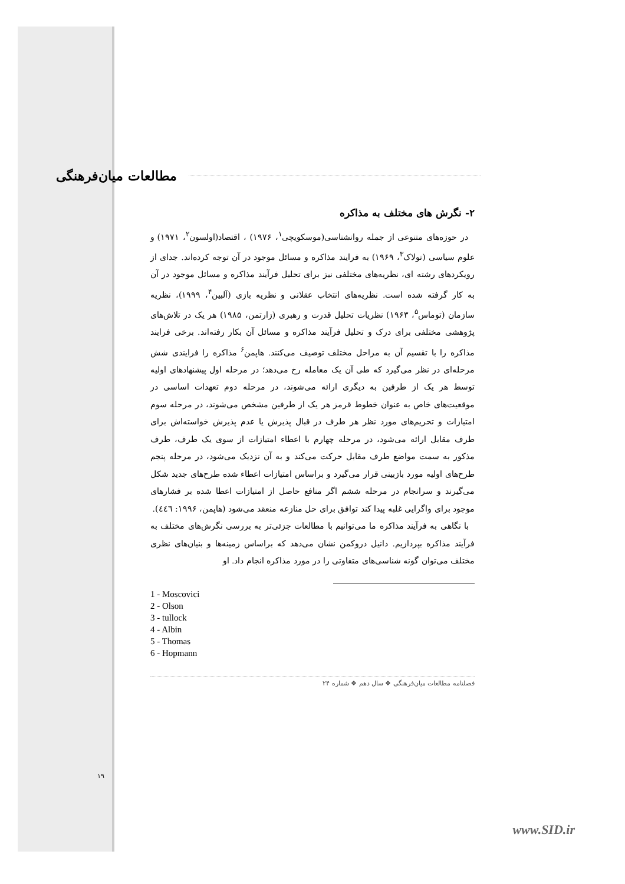مطالعات میان‌فرهنگی
۲- نگرش های مختلف به مذاکره
در حوزه‌های متنوعی از جمله روانشناسی(موسکویچی<sup>۱</sup>، ۱۹۷۶) ، اقتصاد(اولسون<sup>۲</sup>، ۱۹۷۱) و علوم سیاسی (تولاک<sup>۳</sup>، ۱۹۶۹) به فرایند مذاکره و مسائل موجود در آن توجه کرده‌اند. جدای از رویکردهای رشته ای، نظریه‌های مختلفی نیز برای تحلیل فرآیند مذاکره و مسائل موجود در آن به کار گرفته شده است. نظریه‌های انتخاب عقلانی و نظریه بازی (آلبین<sup>۴</sup>، ۱۹۹۹)، نظریه سازمان (توماس<sup>۵</sup>، ۱۹۶۳) نظریات تحلیل قدرت و رهبری (زارتمن، ۱۹۸۵) هر یک در تلاش‌های پژوهشی مختلفی برای درک و تحلیل فرآیند مذاکره و مسائل آن بکار رفته‌اند. برخی فرایند مذاکره را با تقسیم آن به مراحل مختلف توصیف می‌کنند. هاپمن<sup>۶</sup> مذاکره را فرایندی شش مرحله‌ای در نظر می‌گیرد که طی آن یک معامله رخ می‌دهد؛ در مرحله اول پیشنهادهای اولیه توسط هر یک از طرفین به دیگری ارائه می‌شوند، در مرحله دوم تعهدات اساسی در موقعیت‌های خاص به عنوان خطوط قرمز هر یک از طرفین مشخص می‌شوند، در مرحله سوم امتیازات و تحریم‌های مورد نظر هر طرف در قبال پذیرش یا عدم پذیرش خواسته‌اش برای طرف مقابل ارائه می‌شود، در مرحله چهارم با اعطاء امتیازات از سوی یک طرف، طرف مذکور به سمت مواضع طرف مقابل حرکت می‌کند و به آن نزدیک می‌شود، در مرحله پنجم طرح‌های اولیه مورد بازبینی قرار می‌گیرد و براساس امتیازات اعطاء شده طرح‌های جدید شکل می‌گیرند و سرانجام در مرحله ششم اگر منافع حاصل از امتیازات اعطا شده بر فشارهای موجود برای واگرایی غلبه پیدا کند توافق برای حل منازعه منعقد می‌شود (هاپمن، ۱۹۹۶: ٤٤٦).
با نگاهی به فرآیند مذاکره ما می‌توانیم با مطالعات جزئی‌تر به بررسی نگرش‌های مختلف به فرآیند مذاکره بپردازیم. دانیل دروکمن نشان می‌دهد که براساس زمینه‌ها و بنیان‌های نظری مختلف می‌توان گونه شناسی‌های متفاوتی را در مورد مذاکره انجام داد. او
1 - Moscovici
2 - Olson
3 - tullock
4 - Albin
5 - Thomas
6 - Hopmann
فصلنامه مطالعات میان‌فرهنگی ❖ سال دهم ❖ شماره ۲۴
۱۹
www.SID.ir